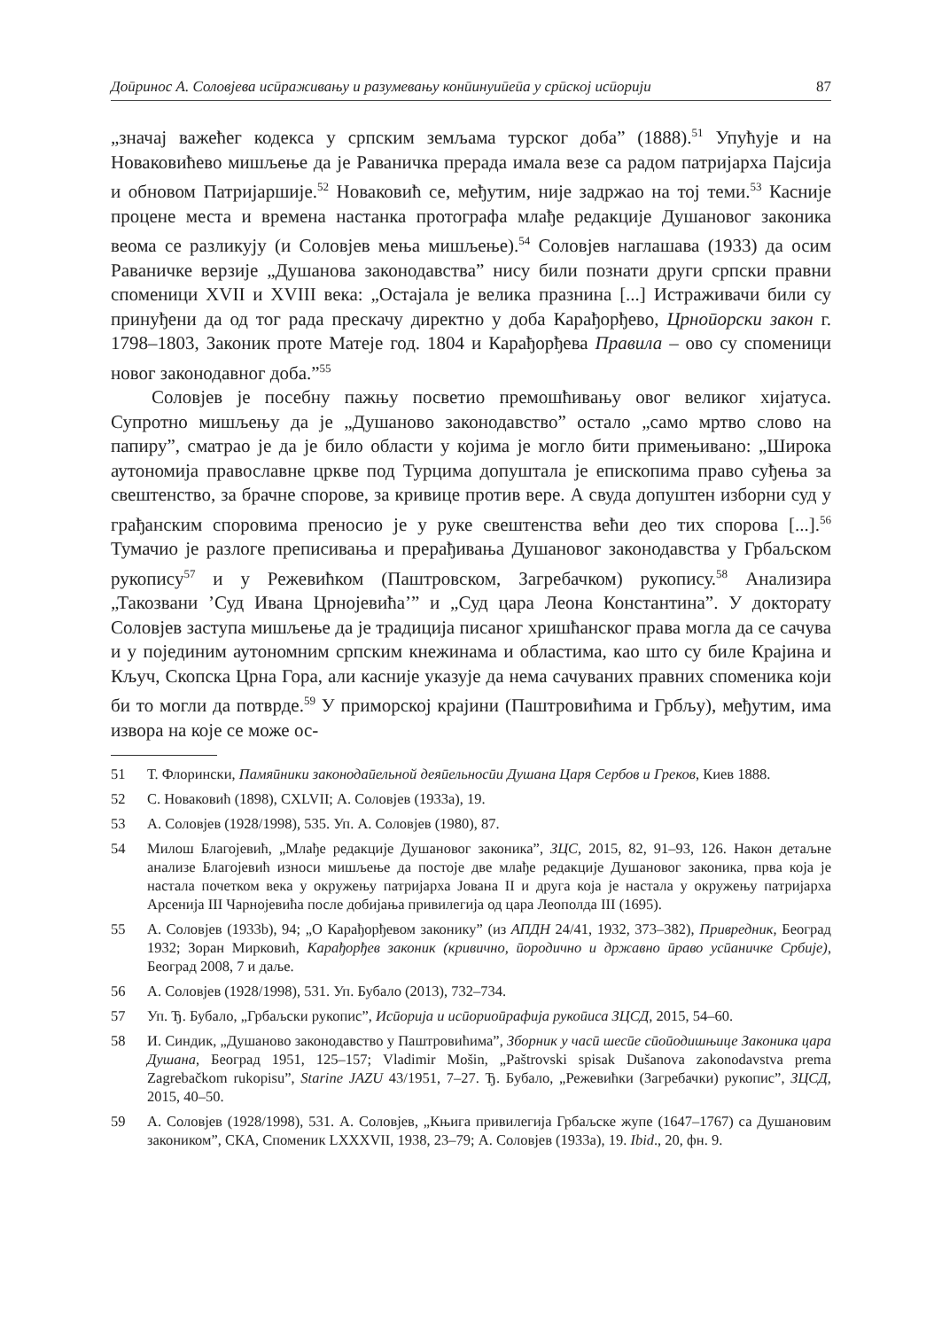Доӣринос А. Соловјева исӣраживању и разумевању конӣинуиӣеӣа у срӣској исӣорији 87
„значај важећег кодекса у српским земљама турског доба” (1888).<sup>51</sup> Упућује и на Новаковићево мишљење да је Раваничка прерада имала везе са радом патријарха Пајсија и обновом Патријаршије.<sup>52</sup> Новаковић се, међутим, није задржао на тој теми.<sup>53</sup> Касније процене места и времена настанка протографа млађе редакције Душановог законика веома се разликују (и Соловјев мења мишљење).<sup>54</sup> Соловјев наглашава (1933) да осим Раваничке верзије „Душанова законодавства” нису били познати други српски правни споменици XVII и XVIII века: „Остајала је велика празнина [...] Истраживачи били су принуђени да од тог рада прескачу директно у доба Карађорђево, Црноӣорски закон г. 1798–1803, Законик проте Матеје год. 1804 и Карађорђева Правила – ово су споменици новог законодавног доба.”<sup>55</sup>
Соловјев је посебну пажњу посветио премошћивању овог великог хијатуса. Супротно мишљењу да је „Душаново законодавство” остало „само мртво слово на папиру”, сматрао је да је било области у којима је могло бити примењивано: „Широка аутономија православне цркве под Турцима допуштала је епископима право суђења за свештенство, за брачне спорове, за кривице против вере. А свуда допуштен изборни суд у грађанским споровима преносио је у руке свештенства већи део тих спорова [...].<sup>56</sup> Тумачио је разлоге преписивања и прерађивања Душановог законодавства у Грбаљском рукопису<sup>57</sup> и у Режевићком (Паштровском, Загребачком) рукопису.<sup>58</sup> Анализира „Такозвани ’Суд Ивана Црнојевића’” и „Суд цара Леона Константина”. У докторату Соловјев заступа мишљење да је традиција писаног хришћанског права могла да се сачува и у појединим аутономним српским кнежинама и областима, као што су биле Крајина и Кључ, Скопска Црна Гора, али касније указује да нема сачуваних правних споменика који би то могли да потврде.<sup>59</sup> У приморској крајини (Паштровићима и Грбљу), међутим, има извора на које се може ос-
51 Т. Флорински, Памяӣники законодаӣельной деяӣельносӣи Душана Царя Сербов и Греков, Киев 1888.
52 С. Новаковић (1898), CXLVII; А. Соловјев (1933a), 19.
53 А. Соловјев (1928/1998), 535. Уп. А. Соловјев (1980), 87.
54 Милош Благојевић, „Млађе редакције Душановог законика”, ЗЦС, 2015, 82, 91–93, 126. Након детаљне анализе Благојевић износи мишљење да постоје две млађе редакције Душановог законика, прва која је настала почетком века у окружењу патријарха Јована II и друга која је настала у окружењу патријарха Арсенија III Чарнојевића после добијања привилегија од цара Леополда III (1695).
55 А. Соловјев (1933b), 94; „О Карађорђевом законику” (из АПДН 24/41, 1932, 373–382), Привредник, Београд 1932; Зоран Мирковић, Карађорђев законик (кривично, ӣородично и државно ӣраво усӣаничке Србије), Београд 2008, 7 и даље.
56 А. Соловјев (1928/1998), 531. Уп. Бубало (2013), 732–734.
57 Уп. Ђ. Бубало, „Грбаљски рукопис”, Исӣорија и исӣориоӣрафија рукоӣиса ЗЦСД, 2015, 54–60.
58 И. Синдик, „Душаново законодавство у Паштровићима”, Зборник у часӣ шесӣе сӣоӣодишњице Законика цара Душана, Београд 1951, 125–157; Vladimir Mošin, „Paštrovski spisak Dušanova zakonodavstva prema Zagrebačkom rukopisu”, Starine JAZU 43/1951, 7–27. Ђ. Бубало, „Режевићки (Загребачки) рукопис”, ЗЦСД, 2015, 40–50.
59 А. Соловјев (1928/1998), 531. А. Соловјев, „Књига привилегија Грбаљске жупе (1647–1767) са Душановим закоником”, СКА, Споменик LXXXVII, 1938, 23–79; А. Соловјев (1933a), 19. Ibid., 20, фн. 9.